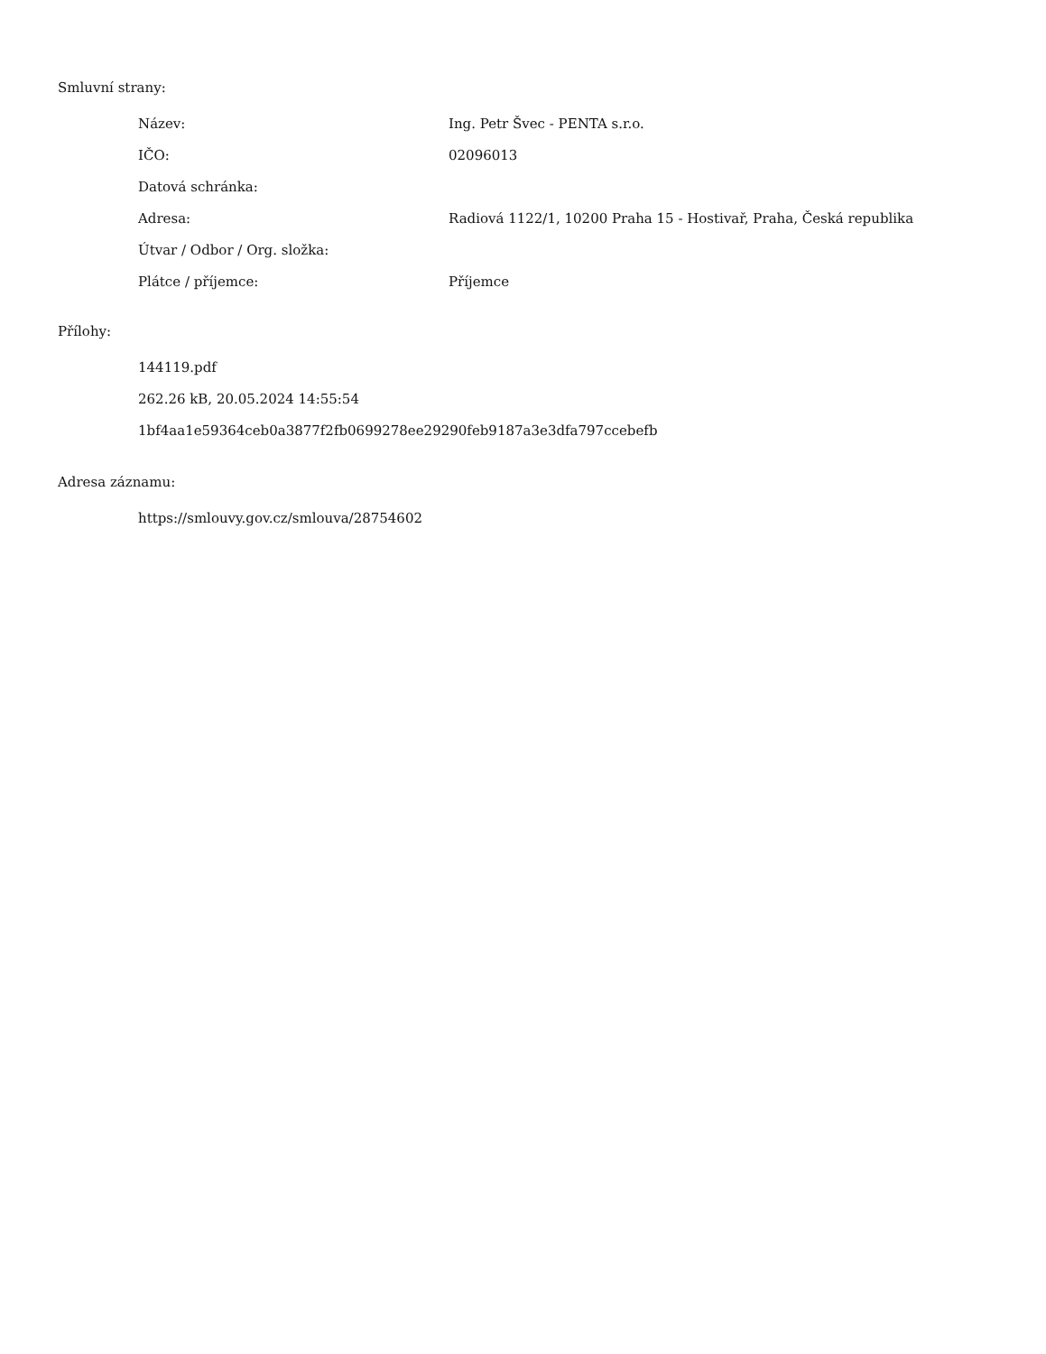Smluvní strany:
| Název: | Ing. Petr Švec - PENTA s.r.o. |
| IČO: | 02096013 |
| Datová schránka: | |
| Adresa: | Radiová 1122/1, 10200 Praha 15 - Hostivař, Praha, Česká republika |
| Útvar / Odbor / Org. složka: | |
| Plátce / příjemce: | Příjemce |
Přílohy:
144119.pdf
262.26 kB, 20.05.2024 14:55:54
1bf4aa1e59364ceb0a3877f2fb0699278ee29290feb9187a3e3dfa797ccebefb
Adresa záznamu:
https://smlouvy.gov.cz/smlouva/28754602